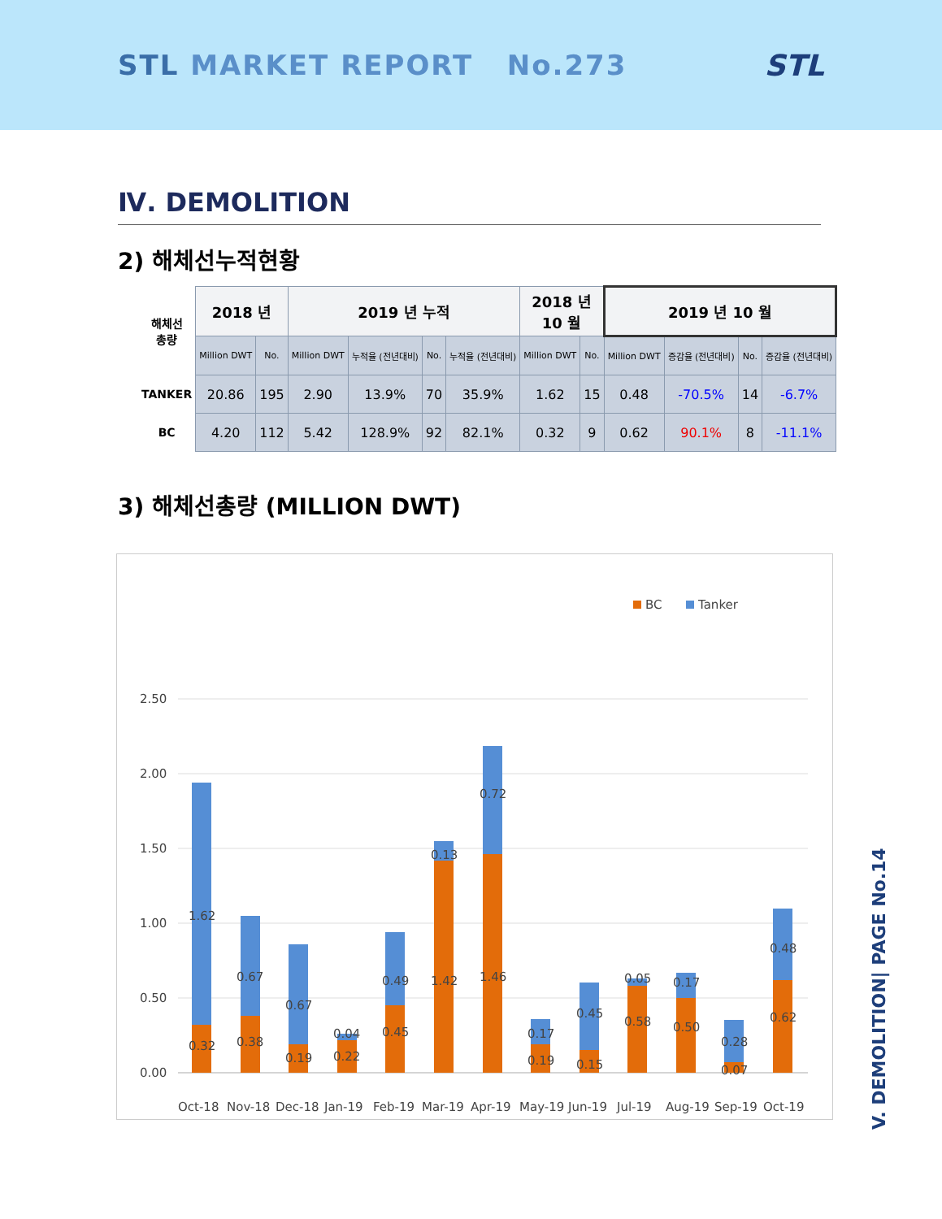STL MARKET REPORT No.273 STL
Ⅳ. DEMOLITION
2) 해체선누적현황
| 해체선 총량 | 2018 년 | | 2019 년 누적 | | | | 2018 년 10 월 | | 2019 년 10 월 | | | |
| | Million DWT | No. | Million DWT | 누적율 (전년대비) | No. | 누적율 (전년대비) | Million DWT | No. | Million DWT | 증감율 (전년대비) | No. | 증감율 (전년대비) |
| TANKER | 20.86 | 195 | 2.90 | 13.9% | 70 | 35.9% | 1.62 | 15 | 0.48 | -70.5% | 14 | -6.7% |
| BC | 4.20 | 112 | 5.42 | 128.9% | 92 | 82.1% | 0.32 | 9 | 0.62 | 90.1% | 8 | -11.1% |
3) 해체선총량 (MILLION DWT)
BC
Tanker
2.50
2.00
1.50
1.00
0.50
0.00
0.32
1.62
Oct-18
0.38
0.67
Nov-18
0.19
0.67
Dec-18
0.22
0.04
Jan-19
0.45
0.49
Feb-19
1.42
0.13
Mar-19
1.46
0.72
Apr-19
0.19
0.17
May-19
0.15
0.45
Jun-19
0.58
0.05
Jul-19
0.50
0.17
Aug-19
0.07
0.28
Sep-19
0.62
0.48
Oct-19
V. DEMOLITION| PAGE No.14